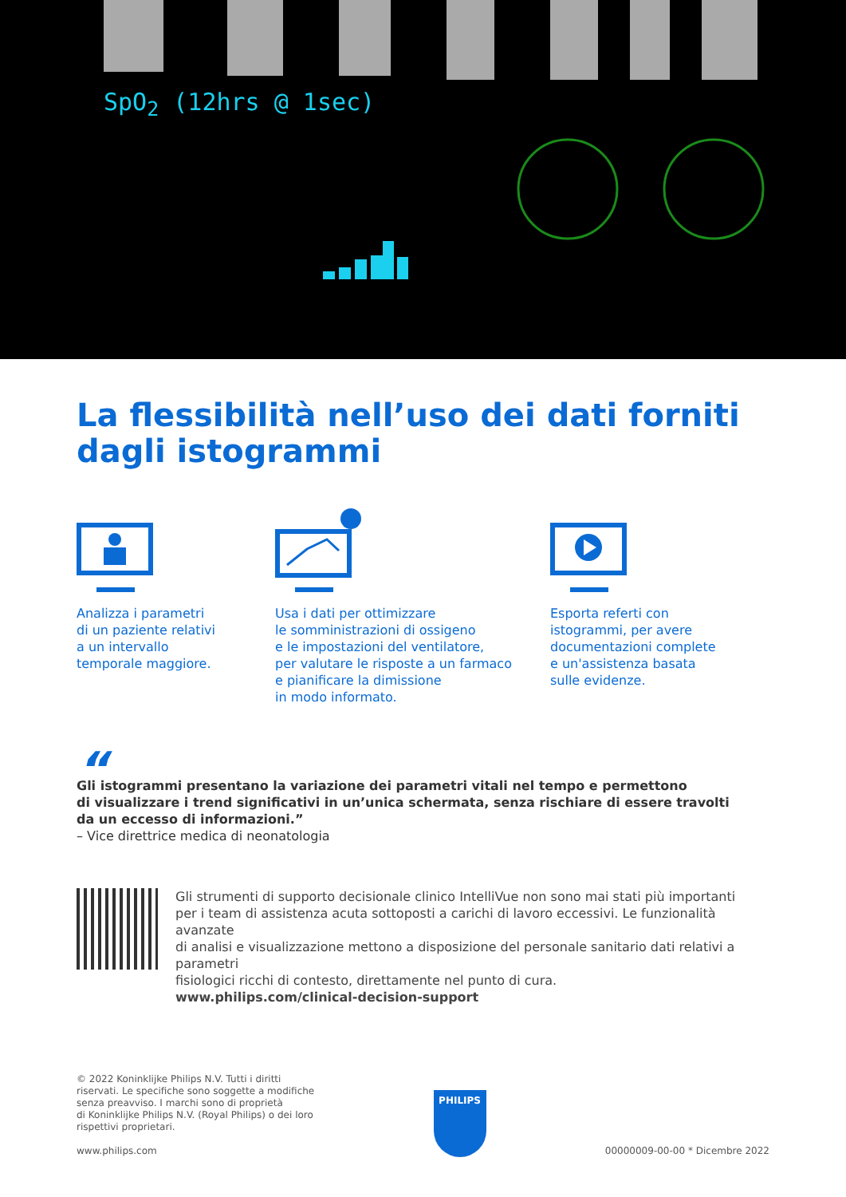SpO<sub>2</sub> (12hrs @ 1sec)
La flessibilità nell’uso dei dati forniti
dagli istogrammi
Analizza i parametri
di un paziente relativi
a un intervallo
temporale maggiore.
Usa i dati per ottimizzare
le somministrazioni di ossigeno
e le impostazioni del ventilatore,
per valutare le risposte a un farmaco
e pianificare la dimissione
in modo informato.
Esporta referti con
istogrammi, per avere
documentazioni complete
e un'assistenza basata
sulle evidenze.
“
Gli istogrammi presentano la variazione dei parametri vitali nel tempo e permettono
di visualizzare i trend significativi in un’unica schermata, senza rischiare di essere travolti
da un eccesso di informazioni.”
– Vice direttrice medica di neonatologia
Gli strumenti di supporto decisionale clinico IntelliVue non sono mai stati più importanti
per i team di assistenza acuta sottoposti a carichi di lavoro eccessivi. Le funzionalità avanzate
di analisi e visualizzazione mettono a disposizione del personale sanitario dati relativi a parametri
fisiologici ricchi di contesto, direttamente nel punto di cura.
www.philips.com/clinical-decision-support
© 2022 Koninklijke Philips N.V. Tutti i diritti
riservati. Le specifiche sono soggette a modifiche
senza preavviso. I marchi sono di proprietà
di Koninklijke Philips N.V. (Royal Philips) o dei loro
rispettivi proprietari.
www.philips.com
PHILIPS
00000009-00-00 * Dicembre 2022